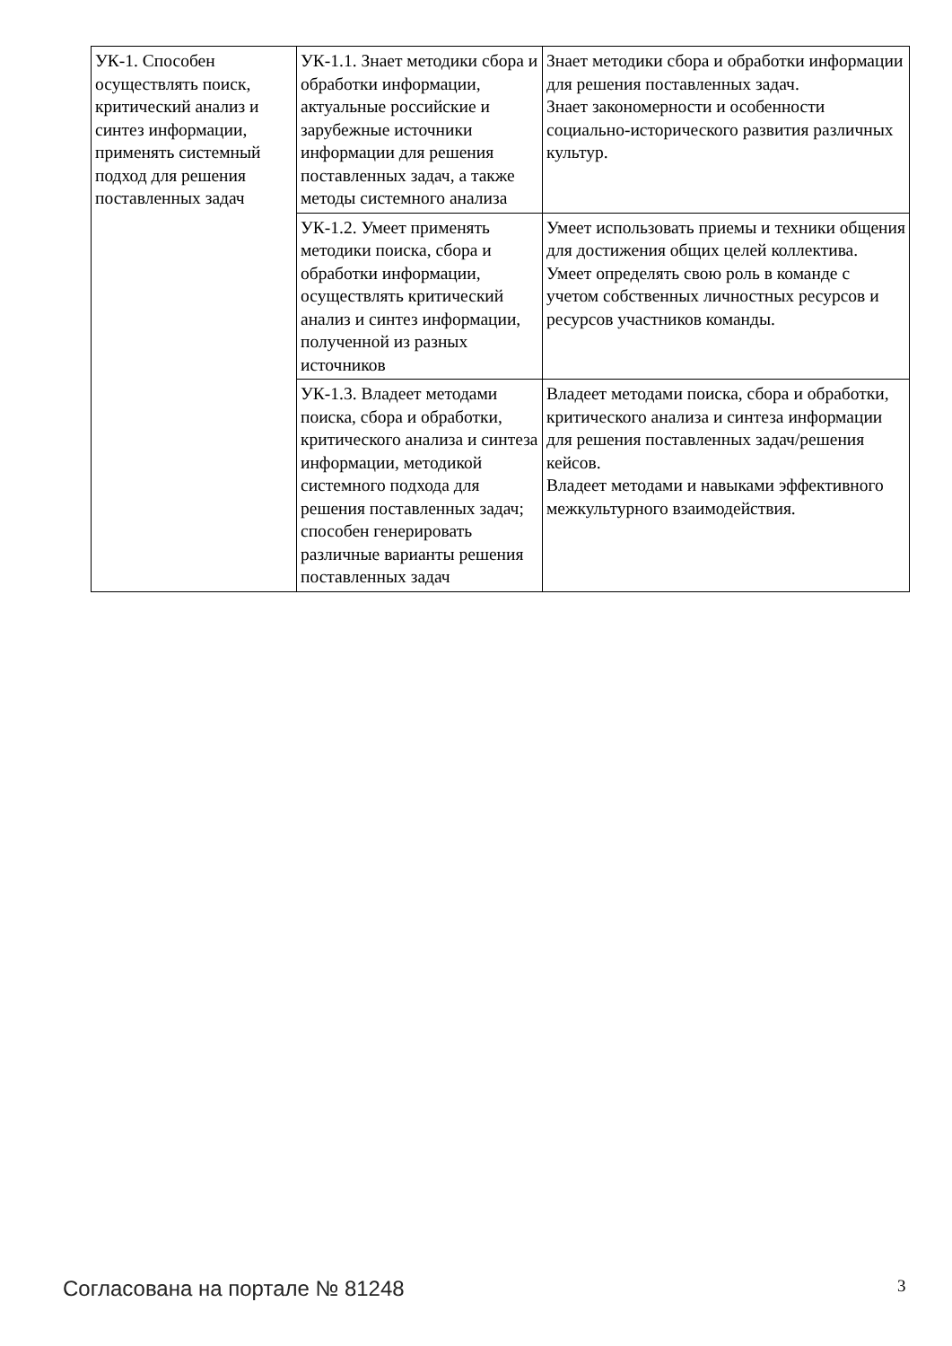| УК-1. Способен осуществлять поиск, критический анализ и синтез информации, применять системный подход для решения поставленных задач | УК-1.1. Знает методики сбора и обработки информации, актуальные российские и зарубежные источники информации для решения поставленных задач, а также методы системного анализа | Знает методики сбора и обработки информации для решения поставленных задач. Знает закономерности и особенности социально-исторического развития различных культур. |
| | УК-1.2. Умеет применять методики поиска, сбора и обработки информации, осуществлять критический анализ и синтез информации, полученной из разных источников | Умеет использовать приемы и техники общения для достижения общих целей коллектива. Умеет определять свою роль в команде с учетом собственных личностных ресурсов и ресурсов участников команды. |
| | УК-1.3. Владеет методами поиска, сбора и обработки, критического анализа и синтеза информации, методикой системного подхода для решения поставленных задач; способен генерировать различные варианты решения поставленных задач | Владеет методами поиска, сбора и обработки, критического анализа и синтеза информации для решения поставленных задач/решения кейсов. Владеет методами и навыками эффективного межкультурного взаимодействия. |
Согласована на портале № 81248 3